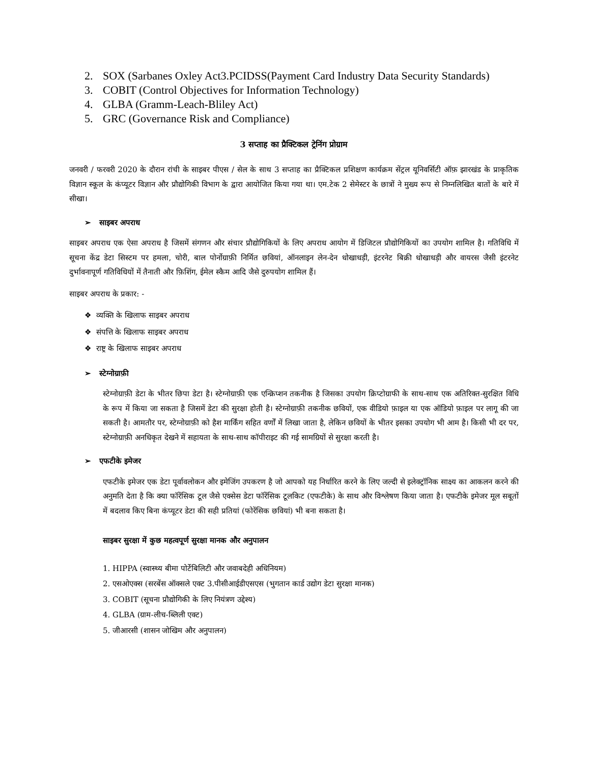2. SOX (Sarbanes Oxley Act3.PCIDSS(Payment Card Industry Data Security Standards)
3. COBIT (Control Objectives for Information Technology)
4. GLBA (Gramm-Leach-Bliley Act)
5. GRC (Governance Risk and Compliance)
3 सप्ताह का प्रैक्टिकल ट्रेनिंग प्रोग्राम
जनवरी / फरवरी 2020 के दौरान रांची के साइबर पीएस / सेल के साथ 3 सप्ताह का प्रैक्टिकल प्रशिक्षण कार्यक्रम सेंट्रल यूनिवर्सिटी ऑफ़ झारखंड के प्राकृतिक विज्ञान स्कूल के कंप्यूटर विज्ञान और प्रौद्योगिकी विभाग के द्वारा आयोजित किया गया था। एम.टेक 2 सेमेस्टर के छात्रों ने मुख्य रूप से निम्नलिखित बातों के बारे में सीखा।
➢ साइबर अपराध
साइबर अपराध एक ऐसा अपराध है जिसमें संगणन और संचार प्रौद्योगिकियों के लिए अपराध आयोग में डिजिटल प्रौद्योगिकियों का उपयोग शामिल है। गतिविधि में सूचना केंद्र डेटा सिस्टम पर हमला, चोरी, बाल पोर्नोग्राफ़ी निर्मित छवियां, ऑनलाइन लेन-देन धोखाधड़ी, इंटरनेट बिक्री धोखाधड़ी और वायरस जैसी इंटरनेट दुर्भावनापूर्ण गतिविधियों में तैनाती और फ़िशिंग, ईमेल स्कैम आदि जैसे दुरुपयोग शामिल हैं।
साइबर अपराध के प्रकार: -
❖ व्यक्ति के खिलाफ साइबर अपराध
❖ संपत्ति के खिलाफ साइबर अपराध
❖ राष्ट्र के खिलाफ साइबर अपराध
➢ स्टेग्नोग्राफ़ी
स्टेग्नोग्राफ़ी डेटा के भीतर छिपा डेटा है। स्टेग्नोग्राफ़ी एक एन्क्रिप्शन तकनीक है जिसका उपयोग क्रिप्टोग्राफी के साथ-साथ एक अतिरिक्त-सुरक्षित विधि के रूप में किया जा सकता है जिसमें डेटा की सुरक्षा होती है। स्टेग्नोग्राफ़ी तकनीक छवियों, एक वीडियो फ़ाइल या एक ऑडियो फ़ाइल पर लागू की जा सकती है। आमतौर पर, स्टेग्नोग्राफ़ी को हैश मार्किंग सहित वर्णों में लिखा जाता है, लेकिन छवियों के भीतर इसका उपयोग भी आम है। किसी भी दर पर, स्टेग्नोग्राफ़ी अनधिकृत देखने में सहायता के साथ-साथ कॉपीराइट की गई सामग्रियों से सुरक्षा करती है।
➢ एफटीके इमेजर
एफटीके इमेजर एक डेटा पूर्वावलोकन और इमेजिंग उपकरण है जो आपको यह निर्धारित करने के लिए जल्दी से इलेक्ट्रॉनिक साक्ष्य का आकलन करने की अनुमति देता है कि क्या फॉरेंसिक टूल जैसे एक्सेस डेटा फॉरेंसिक टूलकिट (एफटीके) के साथ और विश्लेषण किया जाता है। एफटीके इमेजर मूल सबूतों में बदलाव किए बिना कंप्यूटर डेटा की सही प्रतियां (फोरेंसिक छवियां) भी बना सकता है।
साइबर सुरक्षा में कुछ महत्वपूर्ण सुरक्षा मानक और अनुपालन
1. HIPPA (स्वास्थ्य बीमा पोर्टेबिलिटी और जवाबदेही अधिनियम)
2. एसओएक्स (सरबेंस ऑक्सले एक्ट 3.पीसीआईडीएसएस (भुगतान कार्ड उद्योग डेटा सुरक्षा मानक)
3. COBIT (सूचना प्रौद्योगिकी के लिए नियंत्रण उद्देश्य)
4. GLBA (ग्राम-लीच-ब्लिली एक्ट)
5. जीआरसी (शासन जोखिम और अनुपालन)